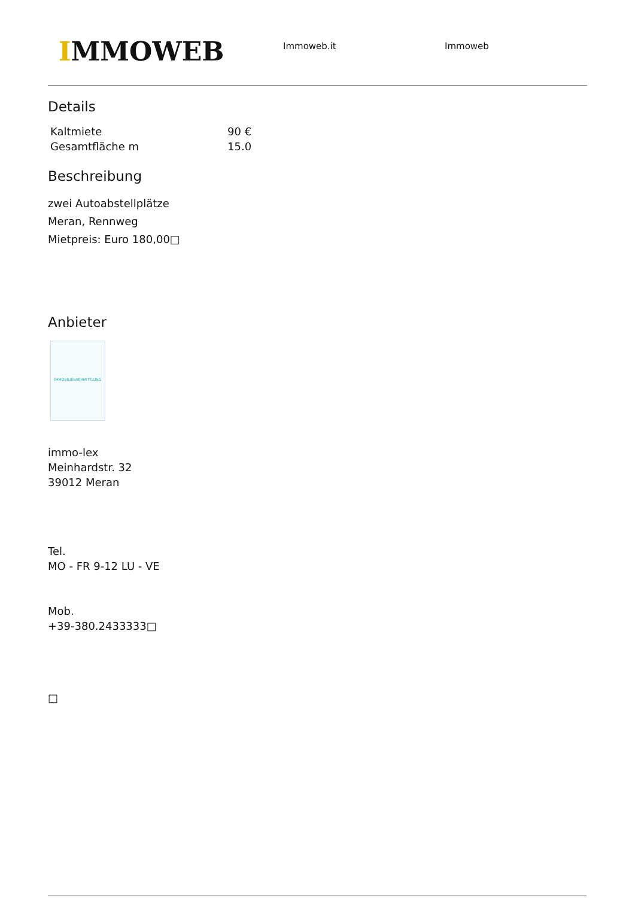IMMOWEB
Immoweb.it Immoweb
Details
| Kaltmiete | 90 € |
| Gesamtfläche m | 15.0 |
Beschreibung
zwei Autoabstellplätze
Meran, Rennweg
Mietpreis: Euro 180,00□
Anbieter
IMMOBILIENVERMITTLUNG
immo-lex
Meinhardstr. 32
39012 Meran
Tel.
MO - FR 9-12 LU - VE
Mob.
+39-380.2433333□
□